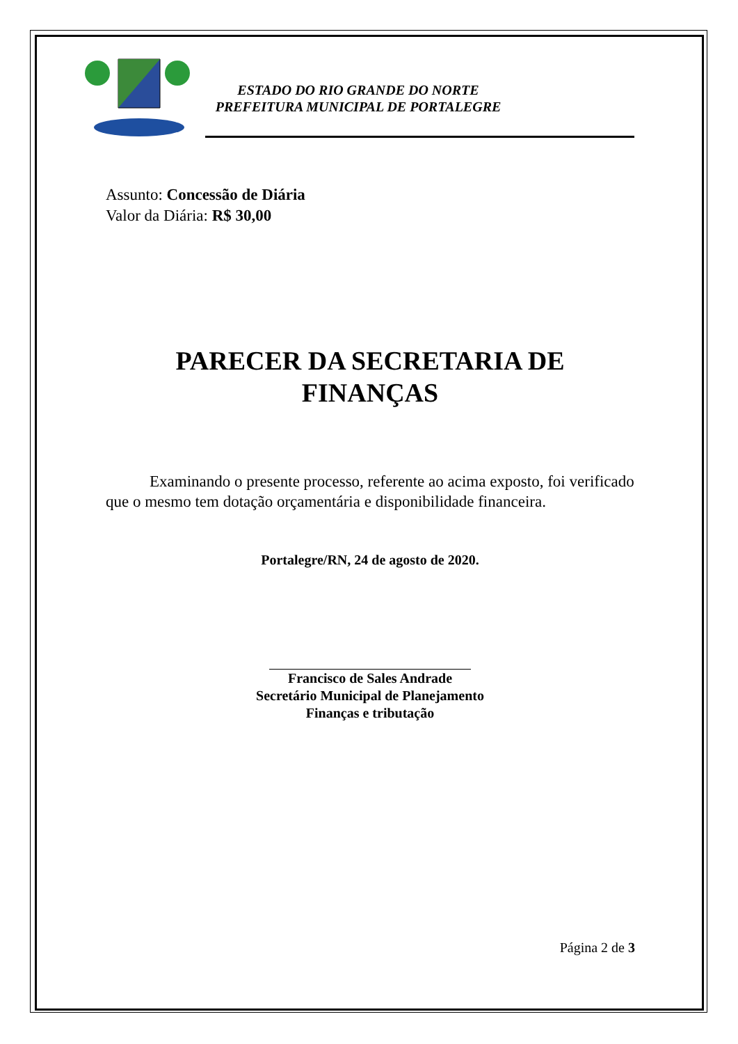ESTADO DO RIO GRANDE DO NORTE
PREFEITURA MUNICIPAL DE PORTALEGRE
Assunto: Concessão de Diária
Valor da Diária: R$ 30,00
PARECER DA SECRETARIA DE
FINANÇAS
Examinando o presente processo, referente ao acima exposto, foi verificado que o mesmo tem dotação orçamentária e disponibilidade financeira.
Portalegre/RN, 24 de agosto de 2020.
Francisco de Sales Andrade
Secretário Municipal de Planejamento
Finanças e tributação
Página 2 de 3